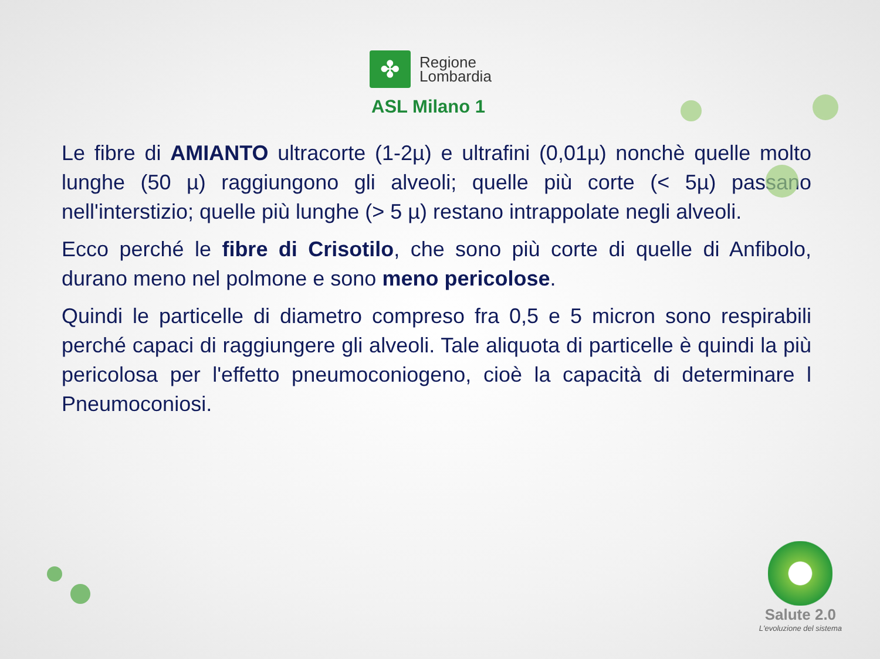✤
Regione
Lombardia
ASL Milano 1
Le fibre di AMIANTO ultracorte (1-2µ) e ultrafini (0,01µ) nonchè quelle molto lunghe (50 µ) raggiungono gli alveoli; quelle più corte (< 5µ) passano nell'interstizio; quelle più lunghe (> 5 µ) restano intrappolate negli alveoli.
Ecco perché le fibre di Crisotilo, che sono più corte di quelle di Anfibolo, durano meno nel polmone e sono meno pericolose.
Quindi le particelle di diametro compreso fra 0,5 e 5 micron sono respirabili perché capaci di raggiungere gli alveoli. Tale aliquota di particelle è quindi la più pericolosa per l'effetto pneumoconiogeno, cioè la capacità di determinare l Pneumoconiosi.
Salute 2.0
L'evoluzione del sistema